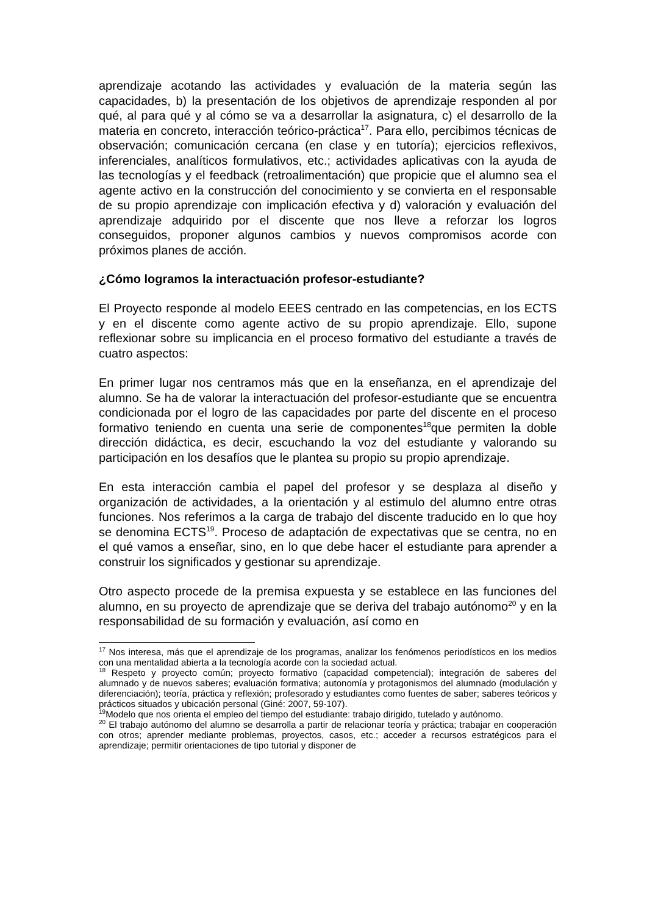aprendizaje acotando las actividades y evaluación de la materia según las capacidades, b) la presentación de los objetivos de aprendizaje responden al por qué, al para qué y al cómo se va a desarrollar la asignatura, c) el desarrollo de la materia en concreto, interacción teórico-práctica<sup>17</sup>. Para ello, percibimos técnicas de observación; comunicación cercana (en clase y en tutoría); ejercicios reflexivos, inferenciales, analíticos formulativos, etc.; actividades aplicativas con la ayuda de las tecnologías y el feedback (retroalimentación) que propicie que el alumno sea el agente activo en la construcción del conocimiento y se convierta en el responsable de su propio aprendizaje con implicación efectiva y d) valoración y evaluación del aprendizaje adquirido por el discente que nos lleve a reforzar los logros conseguidos, proponer algunos cambios y nuevos compromisos acorde con próximos planes de acción.
¿Cómo logramos la interactuación profesor-estudiante?
El Proyecto responde al modelo EEES centrado en las competencias, en los ECTS y en el discente como agente activo de su propio aprendizaje. Ello, supone reflexionar sobre su implicancia en el proceso formativo del estudiante a través de cuatro aspectos:
En primer lugar nos centramos más que en la enseñanza, en el aprendizaje del alumno. Se ha de valorar la interactuación del profesor-estudiante que se encuentra condicionada por el logro de las capacidades por parte del discente en el proceso formativo teniendo en cuenta una serie de componentes<sup>18</sup>que permiten la doble dirección didáctica, es decir, escuchando la voz del estudiante y valorando su participación en los desafíos que le plantea su propio su propio aprendizaje.
En esta interacción cambia el papel del profesor y se desplaza al diseño y organización de actividades, a la orientación y al estimulo del alumno entre otras funciones. Nos referimos a la carga de trabajo del discente traducido en lo que hoy se denomina ECTS<sup>19</sup>. Proceso de adaptación de expectativas que se centra, no en el qué vamos a enseñar, sino, en lo que debe hacer el estudiante para aprender a construir los significados y gestionar su aprendizaje.
Otro aspecto procede de la premisa expuesta y se establece en las funciones del alumno, en su proyecto de aprendizaje que se deriva del trabajo autónomo<sup>20</sup> y en la responsabilidad de su formación y evaluación, así como en
<sup>17</sup> Nos interesa, más que el aprendizaje de los programas, analizar los fenómenos periodísticos en los medios con una mentalidad abierta a la tecnología acorde con la sociedad actual.
<sup>18</sup> Respeto y proyecto común; proyecto formativo (capacidad competencial); integración de saberes del alumnado y de nuevos saberes; evaluación formativa; autonomía y protagonismos del alumnado (modulación y diferenciación); teoría, práctica y reflexión; profesorado y estudiantes como fuentes de saber; saberes teóricos y prácticos situados y ubicación personal (Giné: 2007, 59-107).
<sup>19</sup> Modelo que nos orienta el empleo del tiempo del estudiante: trabajo dirigido, tutelado y autónomo.
<sup>20</sup> El trabajo autónomo del alumno se desarrolla a partir de relacionar teoría y práctica; trabajar en cooperación con otros; aprender mediante problemas, proyectos, casos, etc.; acceder a recursos estratégicos para el aprendizaje; permitir orientaciones de tipo tutorial y disponer de